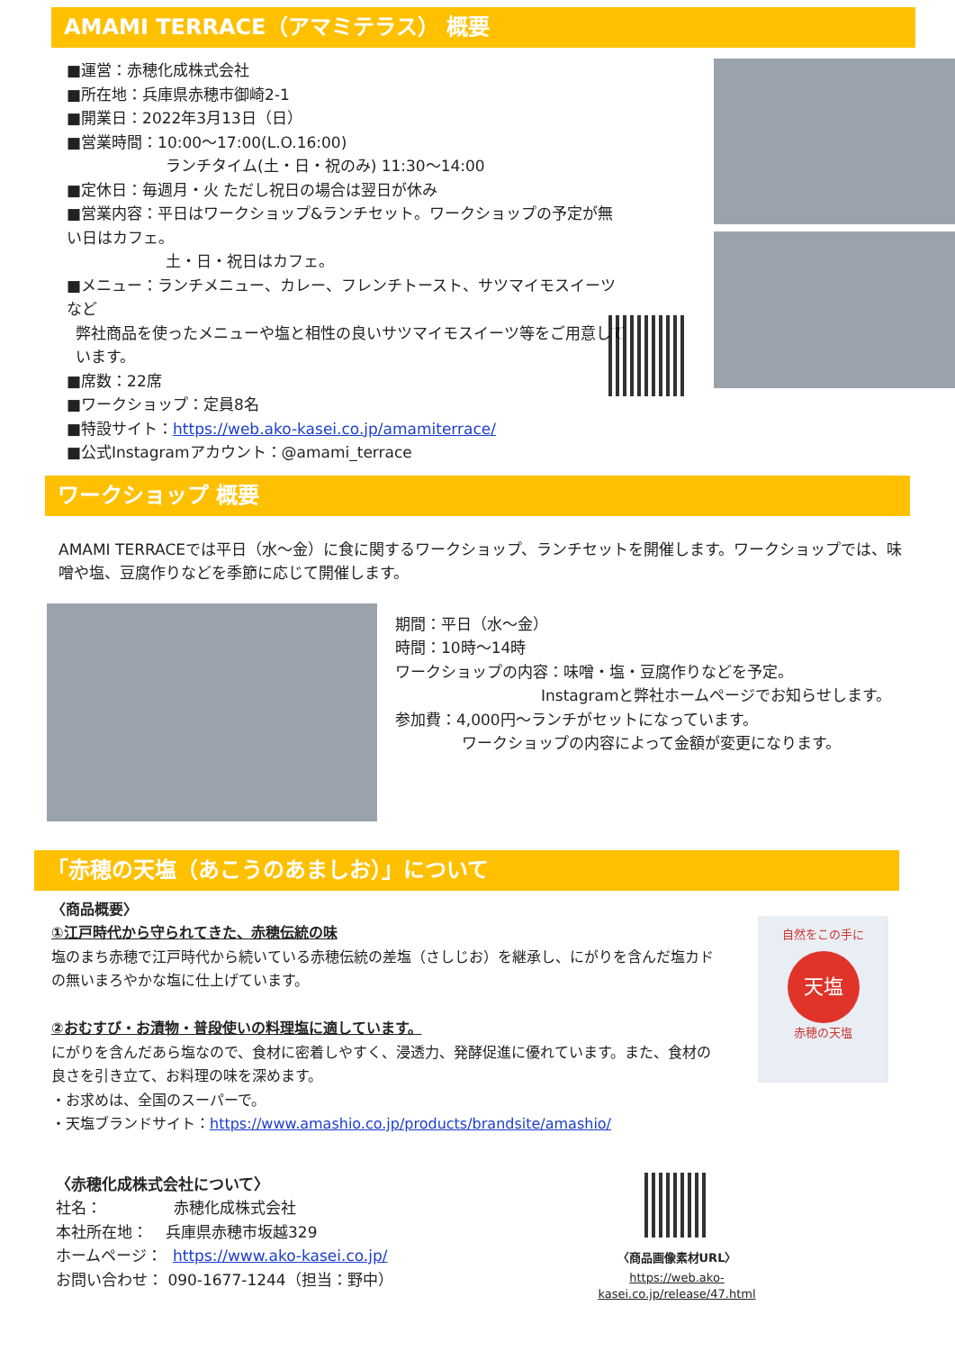AMAMI TERRACE（アマミテラス） 概要
■運営：赤穂化成株式会社
■所在地：兵庫県赤穂市御崎2-1
■開業日：2022年3月13日（日）
■営業時間：10:00～17:00(L.O.16:00)
ランチタイム(土・日・祝のみ) 11:30～14:00
■定休日：毎週月・火 ただし祝日の場合は翌日が休み
■営業内容：平日はワークショップ&ランチセット。ワークショップの予定が無い日はカフェ。
土・日・祝日はカフェ。
■メニュー：ランチメニュー、カレー、フレンチトースト、サツマイモスイーツなど
弊社商品を使ったメニューや塩と相性の良いサツマイモスイーツ等をご用意しています。
■席数：22席
■ワークショップ：定員8名
■特設サイト：https://web.ako-kasei.co.jp/amamiterrace/
■公式Instagramアカウント：@amami_terrace
ワークショップ 概要
AMAMI TERRACEでは平日（水～金）に食に関するワークショップ、ランチセットを開催します。ワークショップでは、味噌や塩、豆腐作りなどを季節に応じて開催します。
期間：平日（水～金）
時間：10時～14時
ワークショップの内容：味噌・塩・豆腐作りなどを予定。
Instagramと弊社ホームページでお知らせします。
参加費：4,000円～ランチがセットになっています。
ワークショップの内容によって金額が変更になります。
「赤穂の天塩（あこうのあましお）」について
〈商品概要〉
①江戸時代から守られてきた、赤穂伝統の味
塩のまち赤穂で江戸時代から続いている赤穂伝統の差塩（さしじお）を継承し、にがりを含んだ塩カドの無いまろやかな塩に仕上げています。
②おむすび・お漬物・普段使いの料理塩に適しています。
にがりを含んだあら塩なので、食材に密着しやすく、浸透力、発酵促進に優れています。また、食材の良さを引き立て、お料理の味を深めます。
・お求めは、全国のスーパーで。
・天塩ブランドサイト：https://www.amashio.co.jp/products/brandsite/amashio/
自然をこの手に
天塩
赤穂の天塩
〈赤穂化成株式会社について〉
社名： 赤穂化成株式会社
本社所在地： 兵庫県赤穂市坂越329
ホームページ： https://www.ako-kasei.co.jp/
お問い合わせ： 090-1677-1244（担当：野中）
〈商品画像素材URL〉
https://web.ako-kasei.co.jp/release/47.html